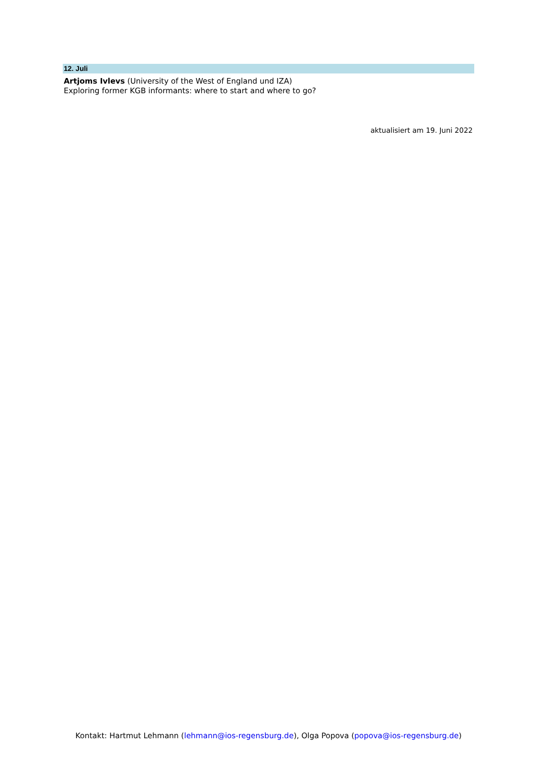12. Juli
Artjoms Ivlevs (University of the West of England und IZA)
Exploring former KGB informants: where to start and where to go?
aktualisiert am 19. Juni 2022
Kontakt: Hartmut Lehmann (lehmann@ios-regensburg.de), Olga Popova (popova@ios-regensburg.de)